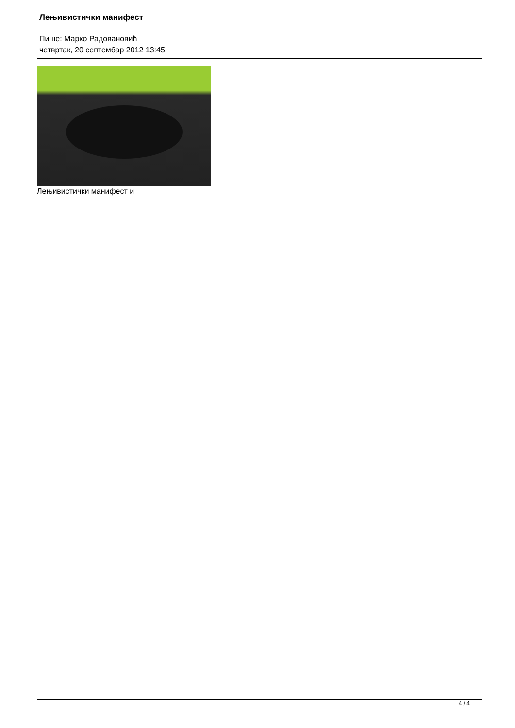Лењивистички манифест
Пише: Марко Радовановић
четвртак, 20 септембар 2012 13:45
Лењивистички манифест и
4 / 4